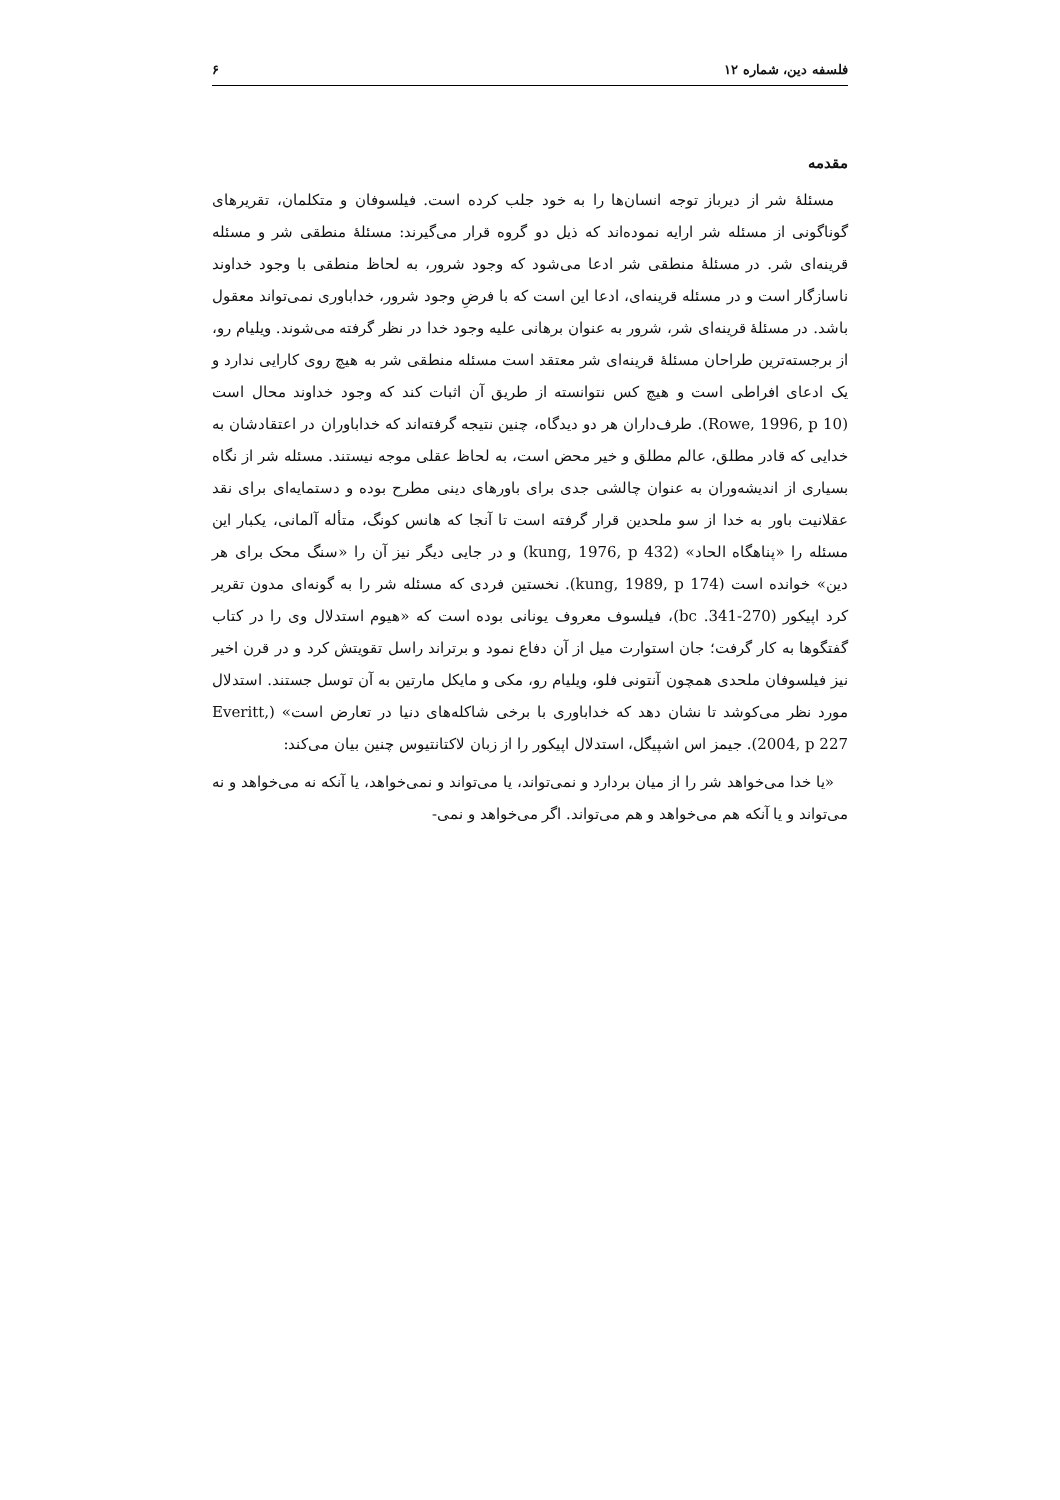فلسفه دین، شماره ۱۲ ۶
مقدمه
مسئلهٔ شر از دیرباز توجه انسان‌ها را به خود جلب کرده است. فیلسوفان و متکلمان، تقریرهای گوناگونی از مسئله شر ارایه نموده‌اند که ذیل دو گروه قرار می‌گیرند: مسئلهٔ منطقی شر و مسئله قرینه‌ای شر. در مسئلهٔ منطقی شر ادعا می‌شود که وجود شرور، به لحاظ منطقی با وجود خداوند ناسازگار است و در مسئله قرینه‌ای، ادعا این است که با فرضِ وجود شرور، خداباوری نمی‌تواند معقول باشد. در مسئلهٔ قرینه‌ای شر، شرور به عنوان برهانی علیه وجود خدا در نظر گرفته می‌شوند. ویلیام رو، از برجسته‌ترین طراحان مسئلهٔ قرینه‌ای شر معتقد است مسئله منطقی شر به هیچ روی کارایی ندارد و یک ادعای افراطی است و هیچ کس نتوانسته از طریق آن اثبات کند که وجود خداوند محال است (Rowe, 1996, p 10). طرف‌داران هر دو دیدگاه، چنین نتیجه گرفته‌اند که خداباوران در اعتقادشان به خدایی که قادر مطلق، عالم مطلق و خیر محض است، به لحاظ عقلی موجه نیستند. مسئله شر از نگاه بسیاری از اندیشه‌وران به عنوان چالشی جدی برای باورهای دینی مطرح بوده و دستمایه‌ای برای نقد عقلانیت باور به خدا از سو ملحدین قرار گرفته است تا آنجا که هانس کونگ، متأله آلمانی، یکبار این مسئله را «پناهگاه الحاد» (kung, 1976, p 432) و در جایی دیگر نیز آن را «سنگ محک برای هر دین» خوانده است (kung, 1989, p 174). نخستین فردی که مسئله شر را به گونه‌ای مدون تقریر کرد اپیکور (270-341. bc)، فیلسوف معروف یونانی بوده است که «هیوم استدلال وی را در کتاب گفتگوها به کار گرفت؛ جان استوارت میل از آن دفاع نمود و برتراند راسل تقویتش کرد و در قرن اخیر نیز فیلسوفان ملحدی همچون آنتونی فلو، ویلیام رو، مکی و مایکل مارتین به آن توسل جستند. استدلال مورد نظر می‌کوشد تا نشان دهد که خداباوری با برخی شاکله‌های دنیا در تعارض است» (Everitt, 2004, p 227). جیمز اس اشپیگل، استدلال اپیکور را از زبان لاکتانتیوس چنین بیان می‌کند:
«یا خدا می‌خواهد شر را از میان بردارد و نمی‌تواند، یا می‌تواند و نمی‌خواهد، یا آنکه نه می‌خواهد و نه می‌تواند و یا آنکه هم می‌خواهد و هم می‌تواند. اگر می‌خواهد و نمی-